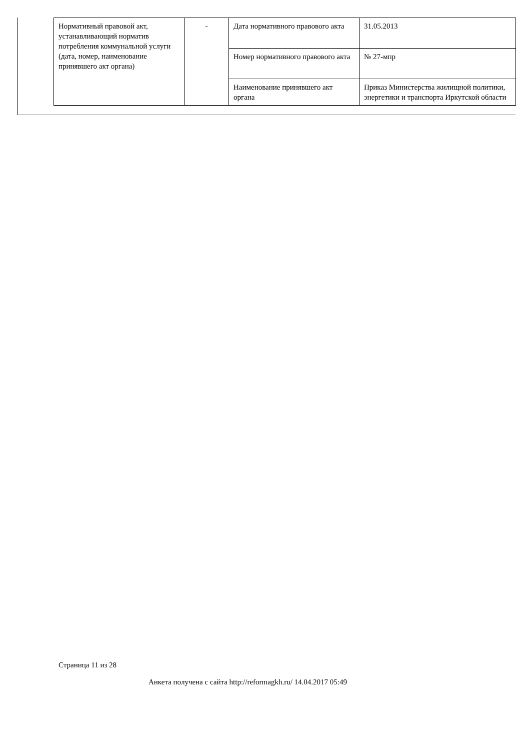| Нормативный правовой акт, устанавливающий норматив потребления коммунальной услуги (дата, номер, наименование принявшего акт органа) | - | Дата нормативного правового акта | 31.05.2013 |
| | | Номер нормативного правового акта | № 27-мпр |
| | | Наименование принявшего акт органа | Приказ Министерства жилищной политики, энергетики и транспорта Иркутской области |
Страница 11 из 28
Анкета получена с сайта http://reformagkh.ru/ 14.04.2017 05:49